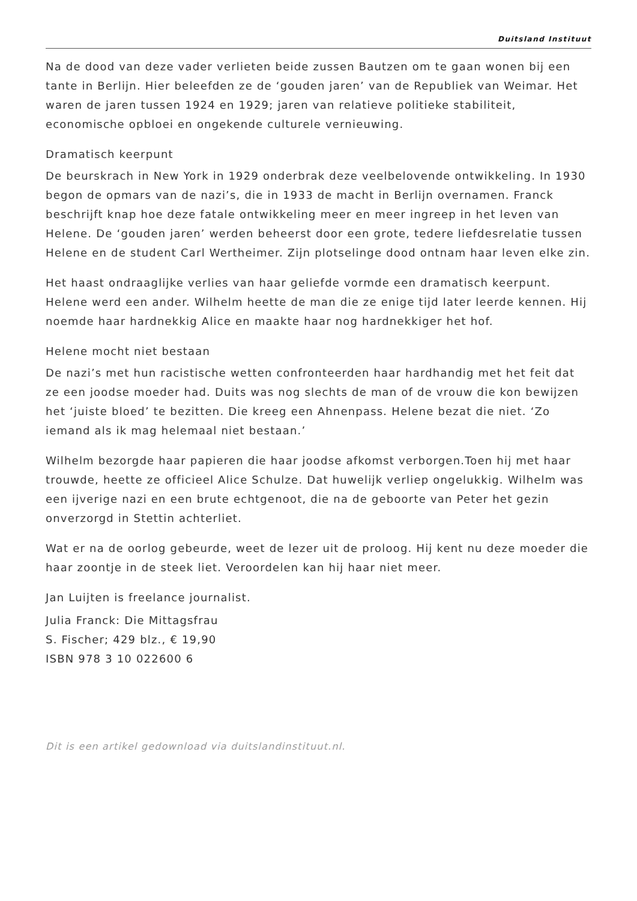Duitsland Instituut
Na de dood van deze vader verlieten beide zussen Bautzen om te gaan wonen bij een tante in Berlijn. Hier beleefden ze de ‘gouden jaren’ van de Republiek van Weimar. Het waren de jaren tussen 1924 en 1929; jaren van relatieve politieke stabiliteit, economische opbloei en ongekende culturele vernieuwing.
Dramatisch keerpunt
De beurskrach in New York in 1929 onderbrak deze veelbelovende ontwikkeling. In 1930 begon de opmars van de nazi’s, die in 1933 de macht in Berlijn overnamen. Franck beschrijft knap hoe deze fatale ontwikkeling meer en meer ingreep in het leven van Helene. De ‘gouden jaren’ werden beheerst door een grote, tedere liefdesrelatie tussen Helene en de student Carl Wertheimer. Zijn plotselinge dood ontnam haar leven elke zin.
Het haast ondraaglijke verlies van haar geliefde vormde een dramatisch keerpunt. Helene werd een ander. Wilhelm heette de man die ze enige tijd later leerde kennen. Hij noemde haar hardnekkig Alice en maakte haar nog hardnekkiger het hof.
Helene mocht niet bestaan
De nazi’s met hun racistische wetten confronteerden haar hardhandig met het feit dat ze een joodse moeder had. Duits was nog slechts de man of de vrouw die kon bewijzen het ‘juiste bloed’ te bezitten. Die kreeg een Ahnenpass. Helene bezat die niet. ‘Zo iemand als ik mag helemaal niet bestaan.’
Wilhelm bezorgde haar papieren die haar joodse afkomst verborgen.Toen hij met haar trouwde, heette ze officieel Alice Schulze. Dat huwelijk verliep ongelukkig. Wilhelm was een ijverige nazi en een brute echtgenoot, die na de geboorte van Peter het gezin onverzorgd in Stettin achterliet.
Wat er na de oorlog gebeurde, weet de lezer uit de proloog. Hij kent nu deze moeder die haar zoontje in de steek liet. Veroordelen kan hij haar niet meer.
Jan Luijten is freelance journalist.
Julia Franck: Die Mittagsfrau
S. Fischer; 429 blz., € 19,90
ISBN 978 3 10 022600 6
Dit is een artikel gedownload via duitslandinstituut.nl.